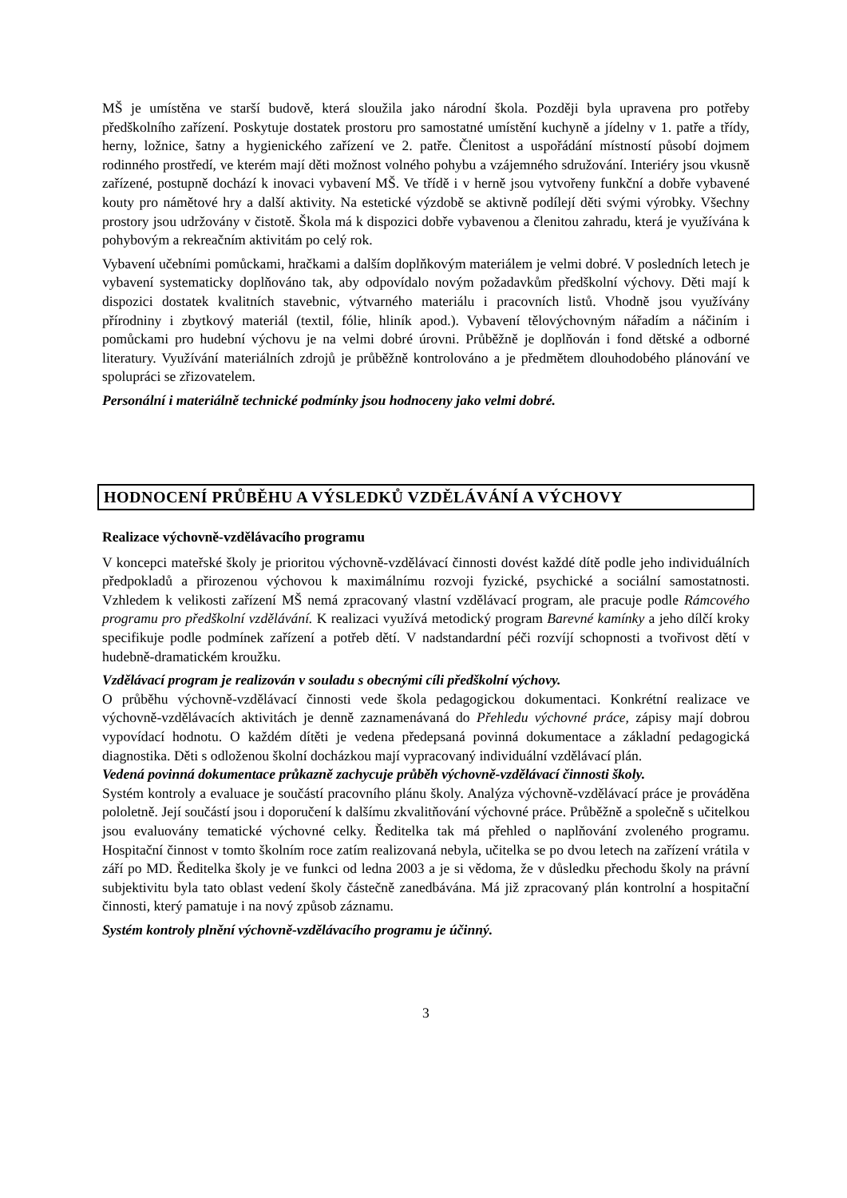MŠ je umístěna ve starší budově, která sloužila jako národní škola. Později byla upravena pro potřeby předškolního zařízení. Poskytuje dostatek prostoru pro samostatné umístění kuchyně a jídelny v 1. patře a třídy, herny, ložnice, šatny a hygienického zařízení ve 2. patře. Členitost a uspořádání místností působí dojmem rodinného prostředí, ve kterém mají děti možnost volného pohybu a vzájemného sdružování. Interiéry jsou vkusně zařízené, postupně dochází k inovaci vybavení MŠ. Ve třídě i v herně jsou vytvořeny funkční a dobře vybavené kouty pro námětové hry a další aktivity. Na estetické výzdobě se aktivně podílejí děti svými výrobky. Všechny prostory jsou udržovány v čistotě. Škola má k dispozici dobře vybavenou a členitou zahradu, která je využívána k pohybovým a rekreačním aktivitám po celý rok.
Vybavení učebními pomůckami, hračkami a dalším doplňkovým materiálem je velmi dobré. V posledních letech je vybavení systematicky doplňováno tak, aby odpovídalo novým požadavkům předškolní výchovy. Děti mají k dispozici dostatek kvalitních stavebnic, výtvarného materiálu i pracovních listů. Vhodně jsou využívány přírodniny i zbytkový materiál (textil, fólie, hliník apod.). Vybavení tělovýchovným nářadím a náčiním i pomůckami pro hudební výchovu je na velmi dobré úrovni. Průběžně je doplňován i fond dětské a odborné literatury. Využívání materiálních zdrojů je průběžně kontrolováno a je předmětem dlouhodobého plánování ve spolupráci se zřizovatelem.
Personální i materiálně technické podmínky jsou hodnoceny jako velmi dobré.
HODNOCENÍ PRŮBĚHU A VÝSLEDKŮ VZDĚLÁVÁNÍ A VÝCHOVY
Realizace výchovně-vzdělávacího programu
V koncepci mateřské školy je prioritou výchovně-vzdělávací činnosti dovést každé dítě podle jeho individuálních předpokladů a přirozenou výchovou k maximálnímu rozvoji fyzické, psychické a sociální samostatnosti. Vzhledem k velikosti zařízení MŠ nemá zpracovaný vlastní vzdělávací program, ale pracuje podle Rámcového programu pro předškolní vzdělávání. K realizaci využívá metodický program Barevné kamínky a jeho dílčí kroky specifikuje podle podmínek zařízení a potřeb dětí. V nadstandardní péči rozvíjí schopnosti a tvořivost dětí v hudebně-dramatickém kroužku.
Vzdělávací program je realizován v souladu s obecnými cíli předškolní výchovy.
O průběhu výchovně-vzdělávací činnosti vede škola pedagogickou dokumentaci. Konkrétní realizace ve výchovně-vzdělávacích aktivitách je denně zaznamenávaná do Přehledu výchovné práce, zápisy mají dobrou vypovídací hodnotu. O každém dítěti je vedena předepsaná povinná dokumentace a základní pedagogická diagnostika. Děti s odloženou školní docházkou mají vypracovaný individuální vzdělávací plán.
Vedená povinná dokumentace průkazně zachycuje průběh výchovně-vzdělávací činnosti školy.
Systém kontroly a evaluace je součástí pracovního plánu školy. Analýza výchovně-vzdělávací práce je prováděna pololetně. Její součástí jsou i doporučení k dalšímu zkvalitňování výchovné práce. Průběžně a společně s učitelkou jsou evaluovány tematické výchovné celky. Ředitelka tak má přehled o naplňování zvoleného programu. Hospitační činnost v tomto školním roce zatím realizovaná nebyla, učitelka se po dvou letech na zařízení vrátila v září po MD. Ředitelka školy je ve funkci od ledna 2003 a je si vědoma, že v důsledku přechodu školy na právní subjektivitu byla tato oblast vedení školy částečně zanedbávána. Má již zpracovaný plán kontrolní a hospitační činnosti, který pamatuje i na nový způsob záznamu.
Systém kontroly plnění výchovně-vzdělávacího programu je účinný.
3